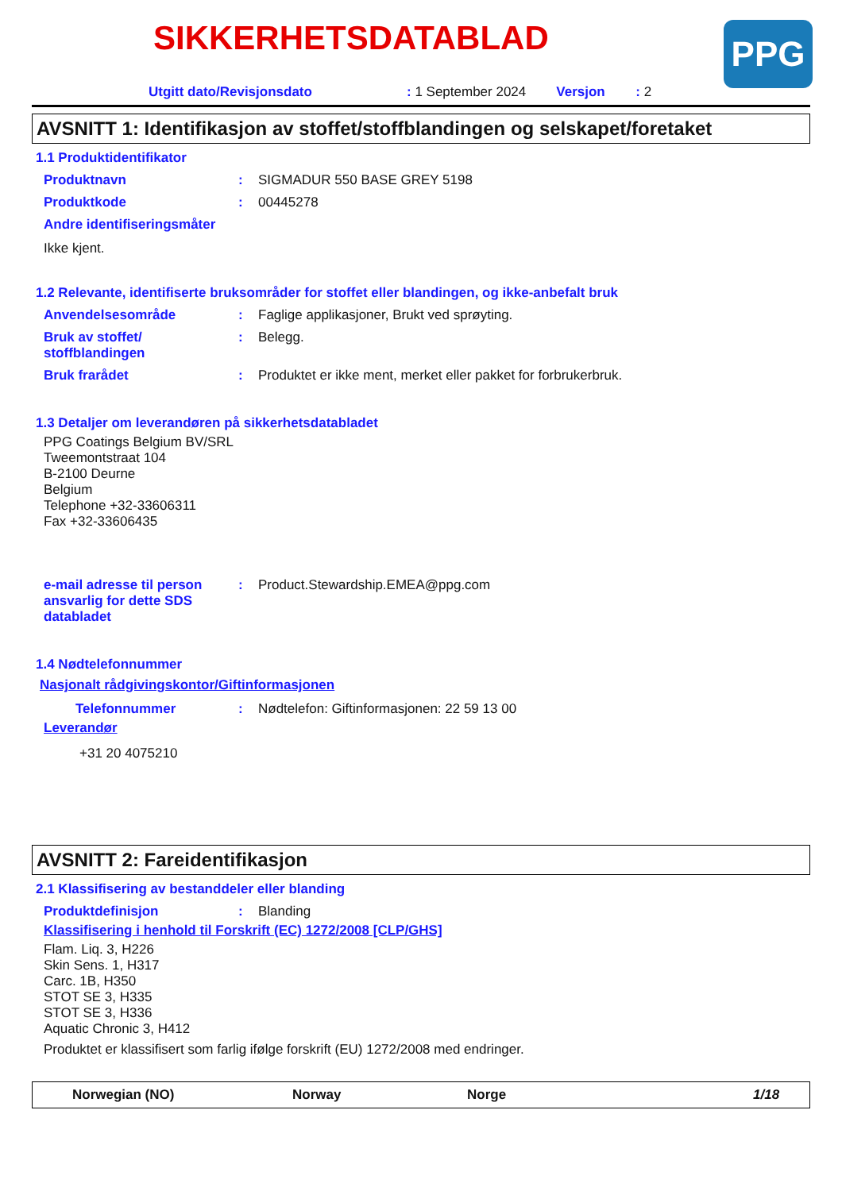PPG
SIKKERHETSDATABLAD
Utgitt dato/Revisjonsdato: 1 September 2024 Versjon: 2
AVSNITT 1: Identifikasjon av stoffet/stoffblandingen og selskapet/foretaket
1.1 Produktidentifikator
Produktnavn: SIGMADUR 550 BASE GREY 5198
Produktkode: 00445278
Andre identifiseringsmåter
Ikke kjent.
1.2 Relevante, identifiserte bruksområder for stoffet eller blandingen, og ikke-anbefalt bruk
Anvendelsesområde: Faglige applikasjoner, Brukt ved sprøyting.
Bruk av stoffet/
stoffblandingen: Belegg.
Bruk frarådet: Produktet er ikke ment, merket eller pakket for forbrukerbruk.
1.3 Detaljer om leverandøren på sikkerhetsdatabladet
PPG Coatings Belgium BV/SRL
Tweemontstraat 104
B-2100 Deurne
Belgium
Telephone +32-33606311
Fax +32-33606435
e-mail adresse til person ansvarlig for dette SDS databladet: Product.Stewardship.EMEA@ppg.com
1.4 Nødtelefonnummer
Nasjonalt rådgivingskontor/Giftinformasjonen
Telefonnummer: Nødtelefon: Giftinformasjonen: 22 59 13 00
Leverandør
+31 20 4075210
AVSNITT 2: Fareidentifikasjon
2.1 Klassifisering av bestanddeler eller blanding
Produktdefinisjon: Blanding
Klassifisering i henhold til Forskrift (EC) 1272/2008 [CLP/GHS]
Flam. Liq. 3, H226
Skin Sens. 1, H317
Carc. 1B, H350
STOT SE 3, H335
STOT SE 3, H336
Aquatic Chronic 3, H412
Produktet er klassifisert som farlig ifølge forskrift (EU) 1272/2008 med endringer.
Norwegian (NO) Norway Norge 1/18